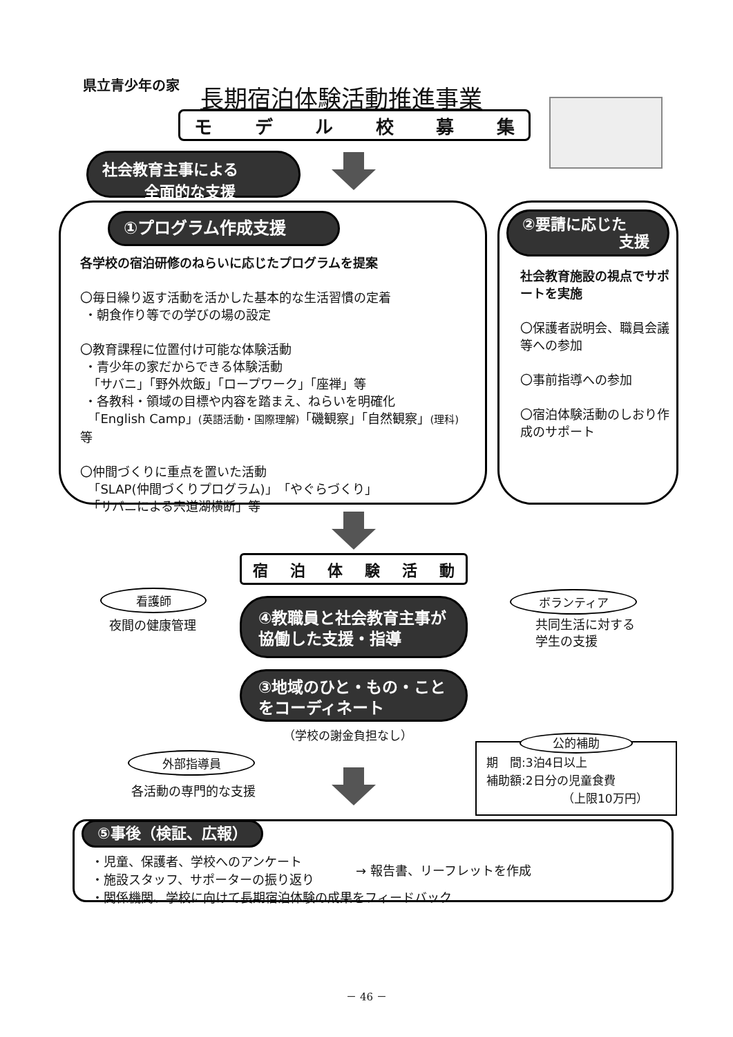県立青少年の家 長期宿泊体験活動推進事業
モデル校募集
社会教育主事による
全面的な支援
①プログラム作成支援
各学校の宿泊研修のねらいに応じたプログラムを提案
〇毎日繰り返す活動を活かした基本的な生活習慣の定着
・朝食作り等での学びの場の設定
〇教育課程に位置付け可能な体験活動
・青少年の家だからできる体験活動
「サバニ」「野外炊飯」「ロープワーク」「座禅」等
・各教科・領域の目標や内容を踏まえ、ねらいを明確化
「English Camp」(英語活動・国際理解)「磯観察」「自然観察」(理科) 等
〇仲間づくりに重点を置いた活動
「SLAP(仲間づくりプログラム)」「やぐらづくり」
「サバニによる宍道湖横断」等
②要請に応じた
支援
社会教育施設の視点でサポートを実施
〇保護者説明会、職員会議等への参加
〇事前指導への参加
〇宿泊体験活動のしおり作成のサポート
宿泊体験活動
看護師
夜間の健康管理
ボランティア
共同生活に対する
学生の支援
④教職員と社会教育主事が協働した支援・指導
③地域のひと・もの・ことをコーディネート
（学校の謝金負担なし）
外部指導員
各活動の専門的な支援
公的補助
期　間:3泊4日以上
補助額:2日分の児童食費
（上限10万円）
⑤事後（検証、広報）
・児童、保護者、学校へのアンケート
・施設スタッフ、サポーターの振り返り
→ 報告書、リーフレットを作成
・関係機関、学校に向けて長期宿泊体験の成果をフィードバック
－ 46 －